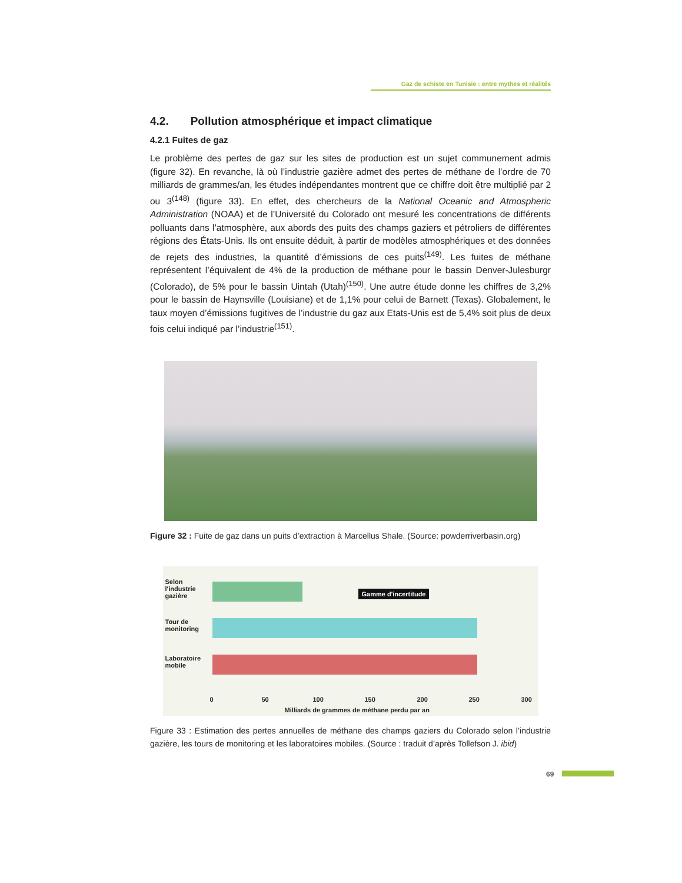Gaz de schiste en Tunisie : entre mythes et réalités
4.2. Pollution atmosphérique et impact climatique
4.2.1 Fuites de gaz
Le problème des pertes de gaz sur les sites de production est un sujet communement admis (figure 32). En revanche, là où l’industrie gazière admet des pertes de méthane de l’ordre de 70 milliards de grammes/an, les études indépendantes montrent que ce chiffre doit être multiplié par 2 ou 3<sup>(148)</sup> (figure 33). En effet, des chercheurs de la National Oceanic and Atmospheric Administration (NOAA) et de l’Université du Colorado ont mesuré les concentrations de différents polluants dans l’atmosphère, aux abords des puits des champs gaziers et pétroliers de différentes régions des États-Unis. Ils ont ensuite déduit, à partir de modèles atmosphériques et des données de rejets des industries, la quantité d’émissions de ces puits<sup>(149)</sup>. Les fuites de méthane représentent l’équivalent de 4% de la production de méthane pour le bassin Denver-Julesburgr (Colorado), de 5% pour le bassin Uintah (Utah)<sup>(150)</sup>. Une autre étude donne les chiffres de 3,2% pour le bassin de Haynsville (Louisiane) et de 1,1% pour celui de Barnett (Texas). Globalement, le taux moyen d’émissions fugitives de l’industrie du gaz aux Etats-Unis est de 5,4% soit plus de deux fois celui indiqué par l’industrie<sup>(151)</sup>.
Figure 32 : Fuite de gaz dans un puits d’extraction à Marcellus Shale. (Source: powderriverbasin.org)
Selon l'industrie gazière
Tour de monitoring
Laboratoire mobile
Gamme d'incertitude
0 50 100 150 200 250 300
Milliards de grammes de méthane perdu par an
Figure 33 : Estimation des pertes annuelles de méthane des champs gaziers du Colorado selon l’industrie gazière, les tours de monitoring et les laboratoires mobiles. (Source : traduit d’après Tollefson J. ibid)
69